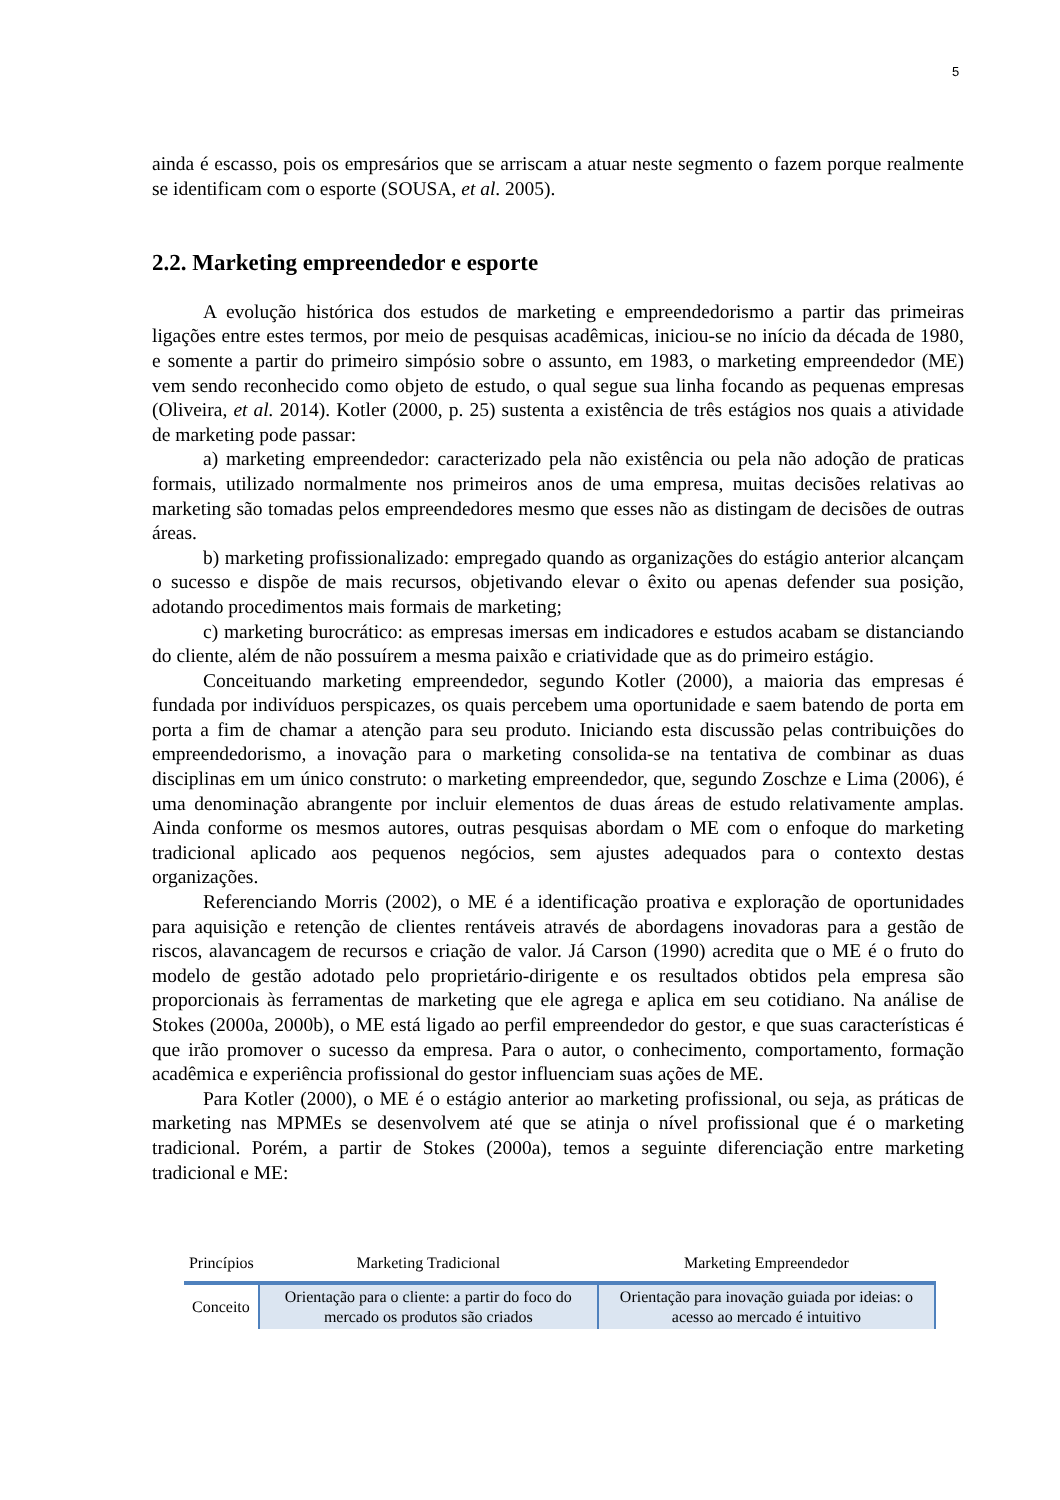5
ainda é escasso, pois os empresários que se arriscam a atuar neste segmento o fazem porque realmente se identificam com o esporte (SOUSA, et al. 2005).
2.2. Marketing empreendedor e esporte
A evolução histórica dos estudos de marketing e empreendedorismo a partir das primeiras ligações entre estes termos, por meio de pesquisas acadêmicas, iniciou-se no início da década de 1980, e somente a partir do primeiro simpósio sobre o assunto, em 1983, o marketing empreendedor (ME) vem sendo reconhecido como objeto de estudo, o qual segue sua linha focando as pequenas empresas (Oliveira, et al. 2014). Kotler (2000, p. 25) sustenta a existência de três estágios nos quais a atividade de marketing pode passar:
a) marketing empreendedor: caracterizado pela não existência ou pela não adoção de praticas formais, utilizado normalmente nos primeiros anos de uma empresa, muitas decisões relativas ao marketing são tomadas pelos empreendedores mesmo que esses não as distingam de decisões de outras áreas.
b) marketing profissionalizado: empregado quando as organizações do estágio anterior alcançam o sucesso e dispõe de mais recursos, objetivando elevar o êxito ou apenas defender sua posição, adotando procedimentos mais formais de marketing;
c) marketing burocrático: as empresas imersas em indicadores e estudos acabam se distanciando do cliente, além de não possuírem a mesma paixão e criatividade que as do primeiro estágio.
Conceituando marketing empreendedor, segundo Kotler (2000), a maioria das empresas é fundada por indivíduos perspicazes, os quais percebem uma oportunidade e saem batendo de porta em porta a fim de chamar a atenção para seu produto. Iniciando esta discussão pelas contribuições do empreendedorismo, a inovação para o marketing consolida-se na tentativa de combinar as duas disciplinas em um único construto: o marketing empreendedor, que, segundo Zoschze e Lima (2006), é uma denominação abrangente por incluir elementos de duas áreas de estudo relativamente amplas. Ainda conforme os mesmos autores, outras pesquisas abordam o ME com o enfoque do marketing tradicional aplicado aos pequenos negócios, sem ajustes adequados para o contexto destas organizações.
Referenciando Morris (2002), o ME é a identificação proativa e exploração de oportunidades para aquisição e retenção de clientes rentáveis através de abordagens inovadoras para a gestão de riscos, alavancagem de recursos e criação de valor. Já Carson (1990) acredita que o ME é o fruto do modelo de gestão adotado pelo proprietário-dirigente e os resultados obtidos pela empresa são proporcionais às ferramentas de marketing que ele agrega e aplica em seu cotidiano. Na análise de Stokes (2000a, 2000b), o ME está ligado ao perfil empreendedor do gestor, e que suas características é que irão promover o sucesso da empresa. Para o autor, o conhecimento, comportamento, formação acadêmica e experiência profissional do gestor influenciam suas ações de ME.
Para Kotler (2000), o ME é o estágio anterior ao marketing profissional, ou seja, as práticas de marketing nas MPMEs se desenvolvem até que se atinja o nível profissional que é o marketing tradicional. Porém, a partir de Stokes (2000a), temos a seguinte diferenciação entre marketing tradicional e ME:
| Princípios | Marketing Tradicional | Marketing Empreendedor |
| --- | --- | --- |
| Conceito | Orientação para o cliente: a partir do foco do mercado os produtos são criados | Orientação para inovação guiada por ideias: o acesso ao mercado é intuitivo |